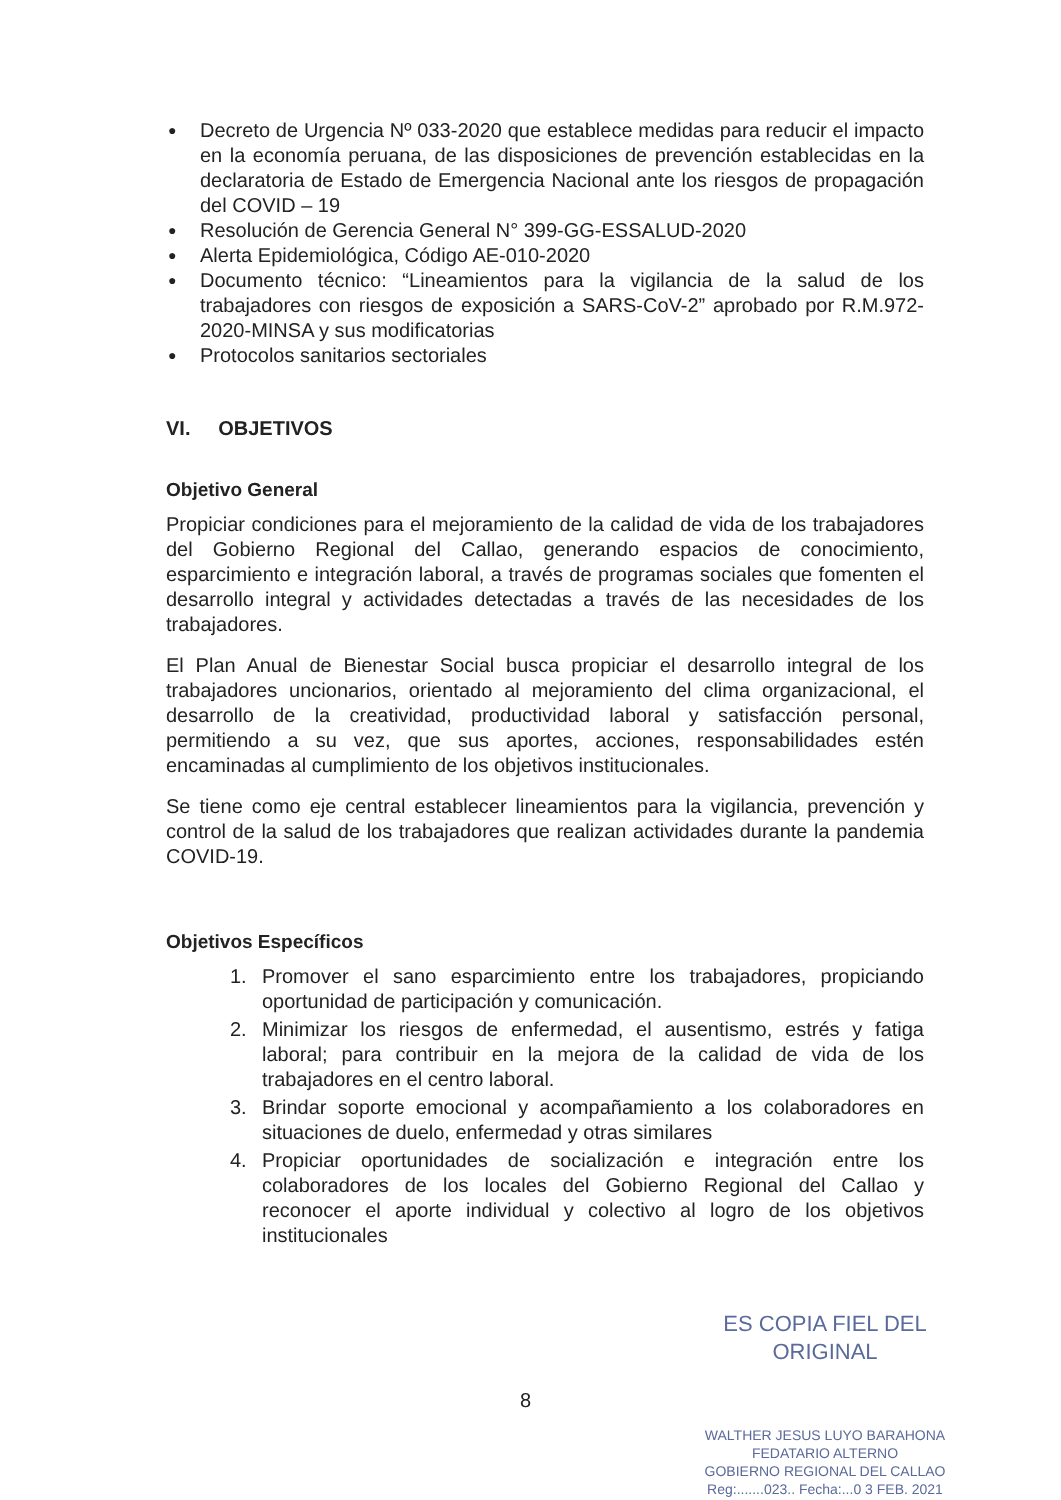● Decreto de Urgencia Nº 033-2020 que establece medidas para reducir el impacto en la economía peruana, de las disposiciones de prevención establecidas en la declaratoria de Estado de Emergencia Nacional ante los riesgos de propagación del COVID – 19
● Resolución de Gerencia General N° 399-GG-ESSALUD-2020
● Alerta Epidemiológica, Código AE-010-2020
● Documento técnico: “Lineamientos para la vigilancia de la salud de los trabajadores con riesgos de exposición a SARS-CoV-2” aprobado por R.M.972-2020-MINSA y sus modificatorias
● Protocolos sanitarios sectoriales
VI. OBJETIVOS
Objetivo General
Propiciar condiciones para el mejoramiento de la calidad de vida de los trabajadores del Gobierno Regional del Callao, generando espacios de conocimiento, esparcimiento e integración laboral, a través de programas sociales que fomenten el desarrollo integral y actividades detectadas a través de las necesidades de los trabajadores.
El Plan Anual de Bienestar Social busca propiciar el desarrollo integral de los trabajadores uncionarios, orientado al mejoramiento del clima organizacional, el desarrollo de la creatividad, productividad laboral y satisfacción personal, permitiendo a su vez, que sus aportes, acciones, responsabilidades estén encaminadas al cumplimiento de los objetivos institucionales.
Se tiene como eje central establecer lineamientos para la vigilancia, prevención y control de la salud de los trabajadores que realizan actividades durante la pandemia COVID-19.
Objetivos Específicos
1. Promover el sano esparcimiento entre los trabajadores, propiciando oportunidad de participación y comunicación.
2. Minimizar los riesgos de enfermedad, el ausentismo, estrés y fatiga laboral; para contribuir en la mejora de la calidad de vida de los trabajadores en el centro laboral.
3. Brindar soporte emocional y acompañamiento a los colaboradores en situaciones de duelo, enfermedad y otras similares
4. Propiciar oportunidades de socialización e integración entre los colaboradores de los locales del Gobierno Regional del Callao y reconocer el aporte individual y colectivo al logro de los objetivos institucionales
8
ES COPIA FIEL DEL ORIGINAL
WALTHER JESUS LUYO BARAHONA
FEDATARIO ALTERNO
GOBIERNO REGIONAL DEL CALLAO
Reg:.......023.. Fecha:...0 3 FEB. 2021